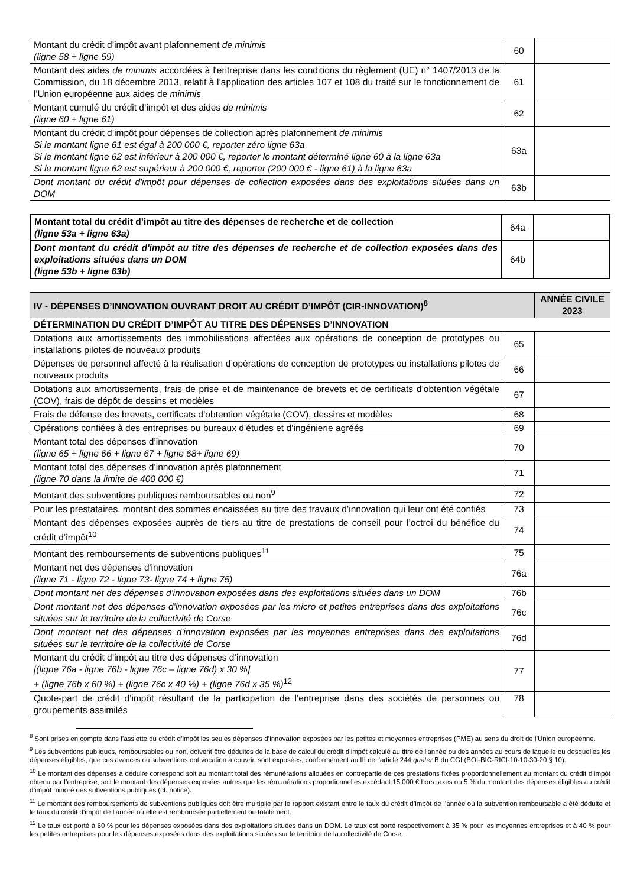| Montant du crédit d’impôt avant plafonnement de minimis (ligne 58 + ligne 59) | 60 | |
| Montant des aides de minimis accordées à l'entreprise dans les conditions du règlement (UE) n° 1407/2013 de la Commission, du 18 décembre 2013, relatif à l’application des articles 107 et 108 du traité sur le fonctionnement de l'Union européenne aux aides de minimis | 61 | |
| Montant cumulé du crédit d’impôt et des aides de minimis (ligne 60 + ligne 61) | 62 | |
| Montant du crédit d’impôt pour dépenses de collection après plafonnement de minimis Si le montant ligne 61 est égal à 200 000 €, reporter zéro ligne 63a Si le montant ligne 62 est inférieur à 200 000 €, reporter le montant déterminé ligne 60 à la ligne 63a Si le montant ligne 62 est supérieur à 200 000 €, reporter (200 000 € - ligne 61) à la ligne 63a | 63a | |
| Dont montant du crédit d'impôt pour dépenses de collection exposées dans des exploitations situées dans un DOM | 63b | |
| Montant total du crédit d’impôt au titre des dépenses de recherche et de collection (ligne 53a + ligne 63a) | 64a | |
| Dont montant du crédit d'impôt au titre des dépenses de recherche et de collection exposées dans des exploitations situées dans un DOM (ligne 53b + ligne 63b) | 64b | |
| IV - DÉPENSES D’INNOVATION OUVRANT DROIT AU CRÉDIT D’IMPÔT (CIR-INNOVATION)<sup>8</sup> | | ANNÉE CIVILE 2023 |
| --- | --- | --- |
| DÉTERMINATION DU CRÉDIT D’IMPÔT AU TITRE DES DÉPENSES D’INNOVATION | | |
| Dotations aux amortissements des immobilisations affectées aux opérations de conception de prototypes ou installations pilotes de nouveaux produits | 65 | |
| Dépenses de personnel affecté à la réalisation d’opérations de conception de prototypes ou installations pilotes de nouveaux produits | 66 | |
| Dotations aux amortissements, frais de prise et de maintenance de brevets et de certificats d’obtention végétale (COV), frais de dépôt de dessins et modèles | 67 | |
| Frais de défense des brevets, certificats d’obtention végétale (COV), dessins et modèles | 68 | |
| Opérations confiées à des entreprises ou bureaux d’études et d’ingénierie agréés | 69 | |
| Montant total des dépenses d’innovation (ligne 65 + ligne 66 + ligne 67 + ligne 68+ ligne 69) | 70 | |
| Montant total des dépenses d’innovation après plafonnement (ligne 70 dans la limite de 400 000 €) | 71 | |
| Montant des subventions publiques remboursables ou non<sup>9</sup> | 72 | |
| Pour les prestataires, montant des sommes encaissées au titre des travaux d’innovation qui leur ont été confiés | 73 | |
| Montant des dépenses exposées auprès de tiers au titre de prestations de conseil pour l’octroi du bénéfice du crédit d’impôt<sup>10</sup> | 74 | |
| Montant des remboursements de subventions publiques<sup>11</sup> | 75 | |
| Montant net des dépenses d'innovation (ligne 71 - ligne 72 - ligne 73- ligne 74 + ligne 75) | 76a | |
| Dont montant net des dépenses d'innovation exposées dans des exploitations situées dans un DOM | 76b | |
| Dont montant net des dépenses d'innovation exposées par les micro et petites entreprises dans des exploitations situées sur le territoire de la collectivité de Corse | 76c | |
| Dont montant net des dépenses d'innovation exposées par les moyennes entreprises dans des exploitations situées sur le territoire de la collectivité de Corse | 76d | |
| Montant du crédit d’impôt au titre des dépenses d’innovation [(ligne 76a - ligne 76b - ligne 76c – ligne 76d) x 30 %] + (ligne 76b x 60 %) + (ligne 76c x 40 %) + (ligne 76d x 35 %)<sup>12</sup> | 77 | |
| Quote-part de crédit d’impôt résultant de la participation de l’entreprise dans des sociétés de personnes ou groupements assimilés | 78 | |
<sup>8</sup> Sont prises en compte dans l’assiette du crédit d’impôt les seules dépenses d’innovation exposées par les petites et moyennes entreprises (PME) au sens du droit de l’Union européenne.
<sup>9</sup> Les subventions publiques, remboursables ou non, doivent être déduites de la base de calcul du crédit d’impôt calculé au titre de l'année ou des années au cours de laquelle ou desquelles les dépenses éligibles, que ces avances ou subventions ont vocation à couvrir, sont exposées, conformément au III de l'article 244 quater B du CGI (BOI-BIC-RICI-10-10-30-20 § 10).
<sup>10</sup> Le montant des dépenses à déduire correspond soit au montant total des rémunérations allouées en contrepartie de ces prestations fixées proportionnellement au montant du crédit d’impôt obtenu par l’entreprise, soit le montant des dépenses exposées autres que les rémunérations proportionnelles excédant 15 000 € hors taxes ou 5 % du montant des dépenses éligibles au crédit d’impôt minoré des subventions publiques (cf. notice).
<sup>11</sup> Le montant des remboursements de subventions publiques doit être multiplié par le rapport existant entre le taux du crédit d’impôt de l’année où la subvention remboursable a été déduite et le taux du crédit d’impôt de l’année où elle est remboursée partiellement ou totalement.
<sup>12</sup> Le taux est porté à 60 % pour les dépenses exposées dans des exploitations situées dans un DOM. Le taux est porté respectivement à 35 % pour les moyennes entreprises et à 40 % pour les petites entreprises pour les dépenses exposées dans des exploitations situées sur le territoire de la collectivité de Corse.